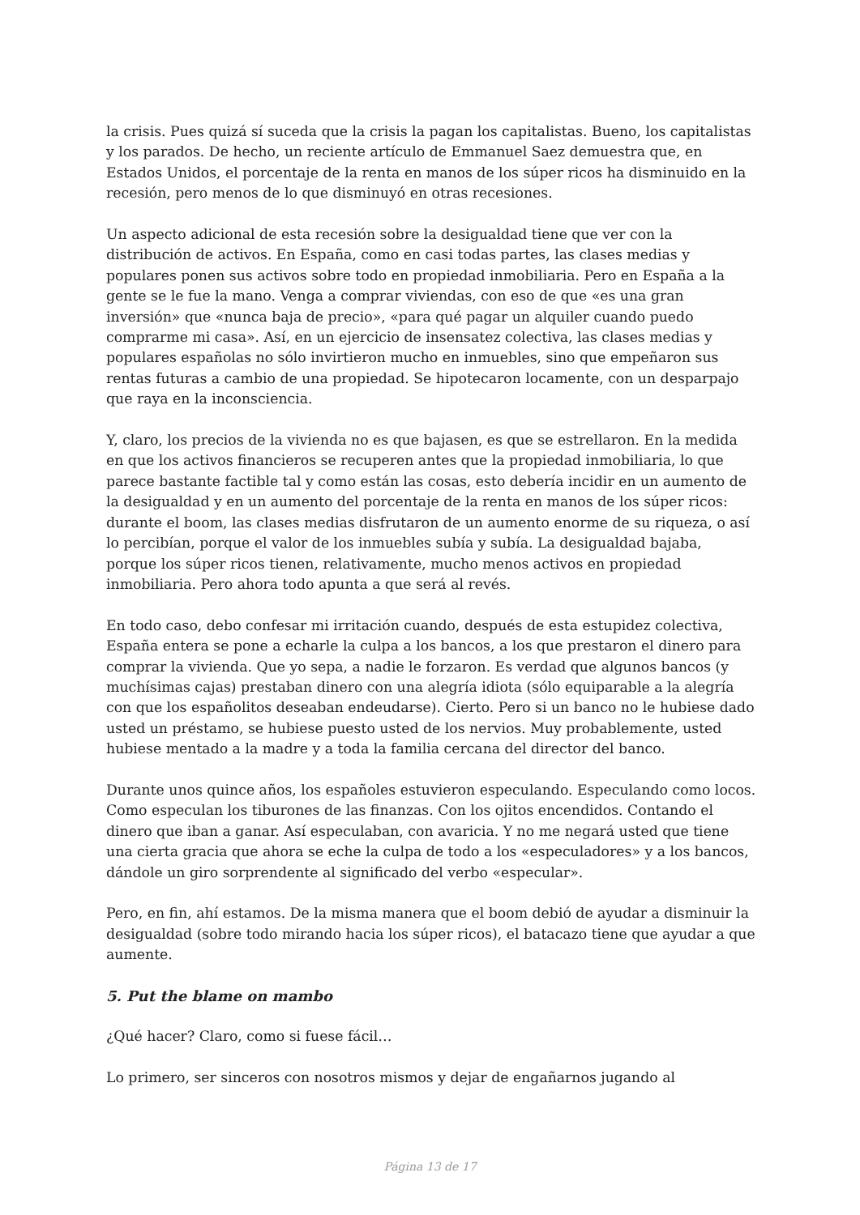la crisis. Pues quizá sí suceda que la crisis la pagan los capitalistas. Bueno, los capitalistas y los parados. De hecho, un reciente artículo de Emmanuel Saez demuestra que, en Estados Unidos, el porcentaje de la renta en manos de los súper ricos ha disminuido en la recesión, pero menos de lo que disminuyó en otras recesiones.
Un aspecto adicional de esta recesión sobre la desigualdad tiene que ver con la distribución de activos. En España, como en casi todas partes, las clases medias y populares ponen sus activos sobre todo en propiedad inmobiliaria. Pero en España a la gente se le fue la mano. Venga a comprar viviendas, con eso de que «es una gran inversión» que «nunca baja de precio», «para qué pagar un alquiler cuando puedo comprarme mi casa». Así, en un ejercicio de insensatez colectiva, las clases medias y populares españolas no sólo invirtieron mucho en inmuebles, sino que empeñaron sus rentas futuras a cambio de una propiedad. Se hipotecaron locamente, con un desparpajo que raya en la inconsciencia.
Y, claro, los precios de la vivienda no es que bajasen, es que se estrellaron. En la medida en que los activos financieros se recuperen antes que la propiedad inmobiliaria, lo que parece bastante factible tal y como están las cosas, esto debería incidir en un aumento de la desigualdad y en un aumento del porcentaje de la renta en manos de los súper ricos: durante el boom, las clases medias disfrutaron de un aumento enorme de su riqueza, o así lo percibían, porque el valor de los inmuebles subía y subía. La desigualdad bajaba, porque los súper ricos tienen, relativamente, mucho menos activos en propiedad inmobiliaria. Pero ahora todo apunta a que será al revés.
En todo caso, debo confesar mi irritación cuando, después de esta estupidez colectiva, España entera se pone a echarle la culpa a los bancos, a los que prestaron el dinero para comprar la vivienda. Que yo sepa, a nadie le forzaron. Es verdad que algunos bancos (y muchísimas cajas) prestaban dinero con una alegría idiota (sólo equiparable a la alegría con que los españolitos deseaban endeudarse). Cierto. Pero si un banco no le hubiese dado usted un préstamo, se hubiese puesto usted de los nervios. Muy probablemente, usted hubiese mentado a la madre y a toda la familia cercana del director del banco.
Durante unos quince años, los españoles estuvieron especulando. Especulando como locos. Como especulan los tiburones de las finanzas. Con los ojitos encendidos. Contando el dinero que iban a ganar. Así especulaban, con avaricia. Y no me negará usted que tiene una cierta gracia que ahora se eche la culpa de todo a los «especuladores» y a los bancos, dándole un giro sorprendente al significado del verbo «especular».
Pero, en fin, ahí estamos. De la misma manera que el boom debió de ayudar a disminuir la desigualdad (sobre todo mirando hacia los súper ricos), el batacazo tiene que ayudar a que aumente.
5. Put the blame on mambo
¿Qué hacer? Claro, como si fuese fácil…
Lo primero, ser sinceros con nosotros mismos y dejar de engañarnos jugando al
Página 13 de 17